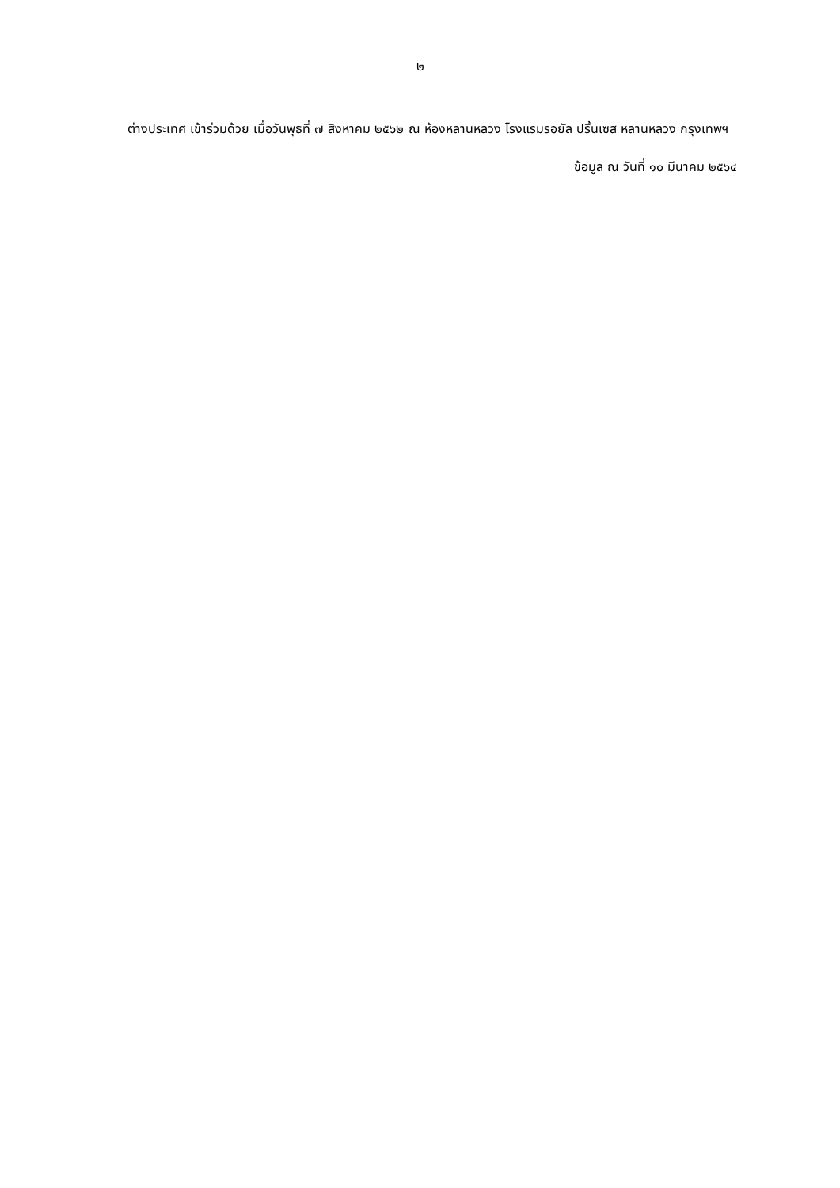๒
ต่างประเทศ เข้าร่วมด้วย เมื่อวันพุธที่ ๗ สิงหาคม ๒๕๖๒ ณ ห้องหลานหลวง โรงแรมรอยัล ปริ้นเซส หลานหลวง กรุงเทพฯ
ข้อมูล ณ วันที่ ๑๐ มีนาคม ๒๕๖๔